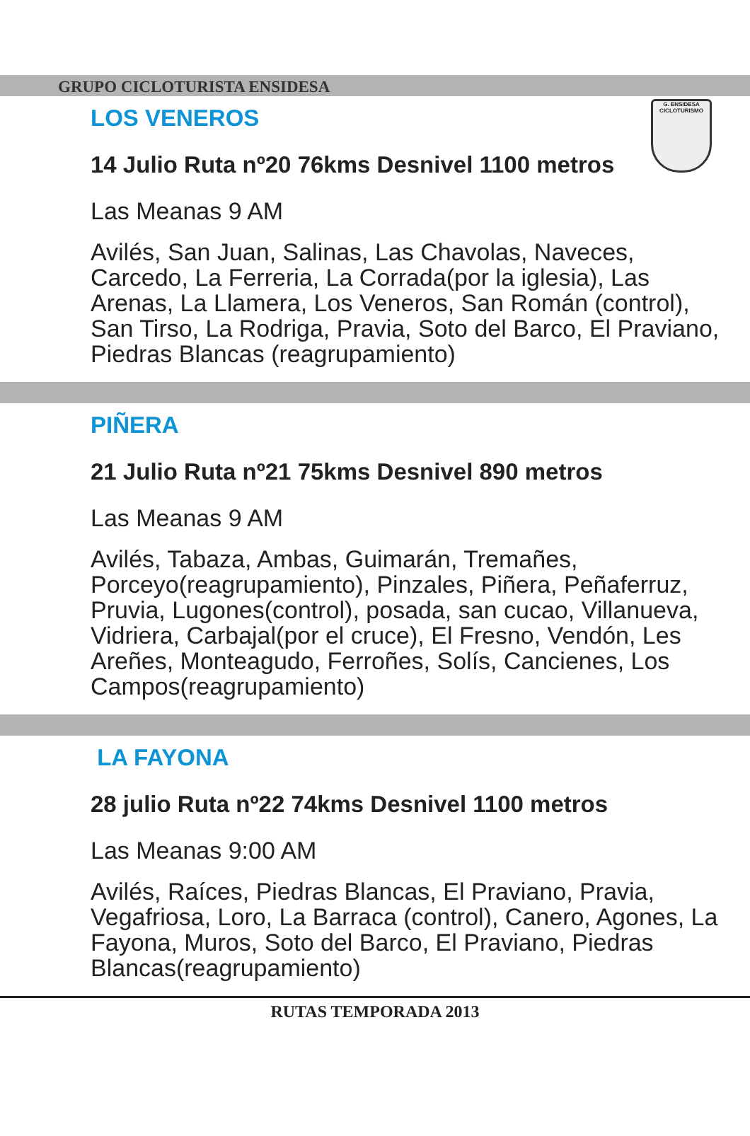G. ENSIDESA
CICLOTURISMO
GRUPO CICLOTURISTA ENSIDESA
LOS VENEROS
14 Julio Ruta nº20 76kms Desnivel 1100 metros
Las Meanas 9 AM
Avilés, San Juan, Salinas, Las Chavolas, Naveces, Carcedo, La Ferreria, La Corrada(por la iglesia), Las Arenas, La Llamera, Los Veneros, San Román (control), San Tirso, La Rodriga, Pravia, Soto del Barco, El Praviano, Piedras Blancas (reagrupamiento)
PIÑERA
21 Julio Ruta nº21 75kms Desnivel 890 metros
Las Meanas 9 AM
Avilés, Tabaza, Ambas, Guimarán, Tremañes, Porceyo(reagrupamiento), Pinzales, Piñera, Peñaferruz, Pruvia, Lugones(control), posada, san cucao, Villanueva, Vidriera, Carbajal(por el cruce), El Fresno, Vendón, Les Areñes, Monteagudo, Ferroñes, Solís, Cancienes, Los Campos(reagrupamiento)
LA FAYONA
28 julio Ruta nº22 74kms Desnivel 1100 metros
Las Meanas 9:00 AM
Avilés, Raíces, Piedras Blancas, El Praviano, Pravia, Vegafriosa, Loro, La Barraca (control), Canero, Agones, La Fayona, Muros, Soto del Barco, El Praviano, Piedras Blancas(reagrupamiento)
RUTAS TEMPORADA 2013